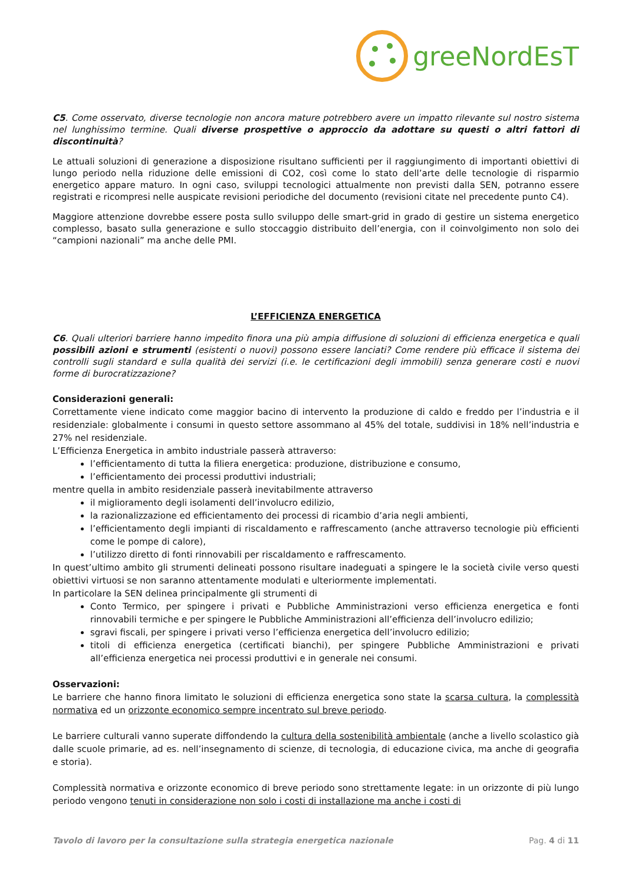greeNordEsT
C5. Come osservato, diverse tecnologie non ancora mature potrebbero avere un impatto rilevante sul nostro sistema nel lunghissimo termine. Quali diverse prospettive o approccio da adottare su questi o altri fattori di discontinuità?
Le attuali soluzioni di generazione a disposizione risultano sufficienti per il raggiungimento di importanti obiettivi di lungo periodo nella riduzione delle emissioni di CO2, così come lo stato dell’arte delle tecnologie di risparmio energetico appare maturo. In ogni caso, sviluppi tecnologici attualmente non previsti dalla SEN, potranno essere registrati e ricompresi nelle auspicate revisioni periodiche del documento (revisioni citate nel precedente punto C4).
Maggiore attenzione dovrebbe essere posta sullo sviluppo delle smart-grid in grado di gestire un sistema energetico complesso, basato sulla generazione e sullo stoccaggio distribuito dell’energia, con il coinvolgimento non solo dei “campioni nazionali” ma anche delle PMI.
L’EFFICIENZA ENERGETICA
C6. Quali ulteriori barriere hanno impedito finora una più ampia diffusione di soluzioni di efficienza energetica e quali possibili azioni e strumenti (esistenti o nuovi) possono essere lanciati? Come rendere più efficace il sistema dei controlli sugli standard e sulla qualità dei servizi (i.e. le certificazioni degli immobili) senza generare costi e nuovi forme di burocratizzazione?
Considerazioni generali:
Correttamente viene indicato come maggior bacino di intervento la produzione di caldo e freddo per l’industria e il residenziale: globalmente i consumi in questo settore assommano al 45% del totale, suddivisi in 18% nell’industria e 27% nel residenziale.
L’Efficienza Energetica in ambito industriale passerà attraverso:
l’efficientamento di tutta la filiera energetica: produzione, distribuzione e consumo,
l’efficientamento dei processi produttivi industriali;
mentre quella in ambito residenziale passerà inevitabilmente attraverso
il miglioramento degli isolamenti dell’involucro edilizio,
la razionalizzazione ed efficientamento dei processi di ricambio d’aria negli ambienti,
l’efficientamento degli impianti di riscaldamento e raffrescamento (anche attraverso tecnologie più efficienti come le pompe di calore),
l’utilizzo diretto di fonti rinnovabili per riscaldamento e raffrescamento.
In quest’ultimo ambito gli strumenti delineati possono risultare inadeguati a spingere le la società civile verso questi obiettivi virtuosi se non saranno attentamente modulati e ulteriormente implementati.
In particolare la SEN delinea principalmente gli strumenti di
Conto Termico, per spingere i privati e Pubbliche Amministrazioni verso efficienza energetica e fonti rinnovabili termiche e per spingere le Pubbliche Amministrazioni all’efficienza dell’involucro edilizio;
sgravi fiscali, per spingere i privati verso l’efficienza energetica dell’involucro edilizio;
titoli di efficienza energetica (certificati bianchi), per spingere Pubbliche Amministrazioni e privati all’efficienza energetica nei processi produttivi e in generale nei consumi.
Osservazioni:
Le barriere che hanno finora limitato le soluzioni di efficienza energetica sono state la scarsa cultura, la complessità normativa ed un orizzonte economico sempre incentrato sul breve periodo.
Le barriere culturali vanno superate diffondendo la cultura della sostenibilità ambientale (anche a livello scolastico già dalle scuole primarie, ad es. nell’insegnamento di scienze, di tecnologia, di educazione civica, ma anche di geografia e storia).
Complessità normativa e orizzonte economico di breve periodo sono strettamente legate: in un orizzonte di più lungo periodo vengono tenuti in considerazione non solo i costi di installazione ma anche i costi di
Tavolo di lavoro per la consultazione sulla strategia energetica nazionale Pag. 4 di 11